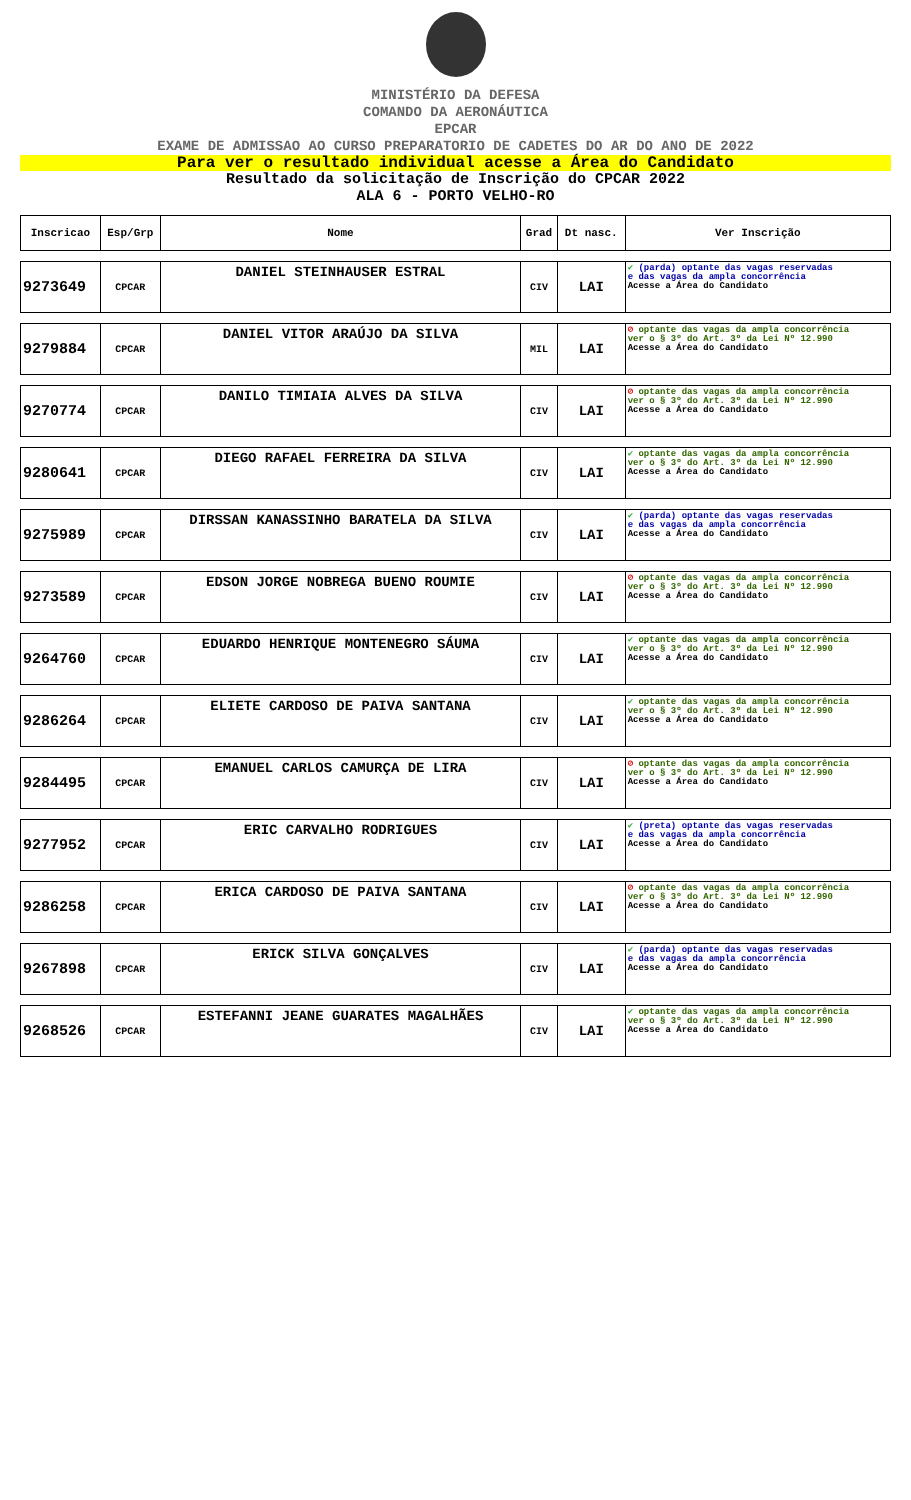MINISTÉRIO DA DEFESA
COMANDO DA AERONÁUTICA
EPCAR
EXAME DE ADMISSAO AO CURSO PREPARATORIO DE CADETES DO AR DO ANO DE 2022
Para ver o resultado individual acesse a Área do Candidato
Resultado da solicitação de Inscrição do CPCAR 2022
ALA 6 - PORTO VELHO-RO
| Inscricao | Esp/Grp | Nome | Grad | Dt nasc. | Ver Inscrição |
| --- | --- | --- | --- | --- | --- |
| 9273649 | CPCAR | DANIEL STEINHAUSER ESTRAL | CIV | LAI | ✔ (parda) optante das vagas reservadas e das vagas da ampla concorrência Acesse a Área do Candidato |
| 9279884 | CPCAR | DANIEL VITOR ARAÚJO DA SILVA | MIL | LAI | ⊘ optante das vagas da ampla concorrência ver o § 3º do Art. 3º da Lei Nº 12.990 Acesse a Área do Candidato |
| 9270774 | CPCAR | DANILO TIMIAIA ALVES DA SILVA | CIV | LAI | ⊘ optante das vagas da ampla concorrência ver o § 3º do Art. 3º da Lei Nº 12.990 Acesse a Área do Candidato |
| 9280641 | CPCAR | DIEGO RAFAEL FERREIRA DA SILVA | CIV | LAI | ✔ optante das vagas da ampla concorrência ver o § 3º do Art. 3º da Lei Nº 12.990 Acesse a Área do Candidato |
| 9275989 | CPCAR | DIRSSAN KANASSINHO BARATELA DA SILVA | CIV | LAI | ✔ (parda) optante das vagas reservadas e das vagas da ampla concorrência Acesse a Área do Candidato |
| 9273589 | CPCAR | EDSON JORGE NOBREGA BUENO ROUMIE | CIV | LAI | ⊘ optante das vagas da ampla concorrência ver o § 3º do Art. 3º da Lei Nº 12.990 Acesse a Área do Candidato |
| 9264760 | CPCAR | EDUARDO HENRIQUE MONTENEGRO SÁUMA | CIV | LAI | ✔ optante das vagas da ampla concorrência ver o § 3º do Art. 3º da Lei Nº 12.990 Acesse a Área do Candidato |
| 9286264 | CPCAR | ELIETE CARDOSO DE PAIVA SANTANA | CIV | LAI | ✔ optante das vagas da ampla concorrência ver o § 3º do Art. 3º da Lei Nº 12.990 Acesse a Área do Candidato |
| 9284495 | CPCAR | EMANUEL CARLOS CAMURÇA DE LIRA | CIV | LAI | ⊘ optante das vagas da ampla concorrência ver o § 3º do Art. 3º da Lei Nº 12.990 Acesse a Área do Candidato |
| 9277952 | CPCAR | ERIC CARVALHO RODRIGUES | CIV | LAI | ✔ (preta) optante das vagas reservadas e das vagas da ampla concorrência Acesse a Área do Candidato |
| 9286258 | CPCAR | ERICA CARDOSO DE PAIVA SANTANA | CIV | LAI | ⊘ optante das vagas da ampla concorrência ver o § 3º do Art. 3º da Lei Nº 12.990 Acesse a Área do Candidato |
| 9267898 | CPCAR | ERICK SILVA GONÇALVES | CIV | LAI | ✔ (parda) optante das vagas reservadas e das vagas da ampla concorrência Acesse a Área do Candidato |
| 9268526 | CPCAR | ESTEFANNI JEANE GUARATES MAGALHÃES | CIV | LAI | ✔ optante das vagas da ampla concorrência ver o § 3º do Art. 3º da Lei Nº 12.990 Acesse a Área do Candidato |